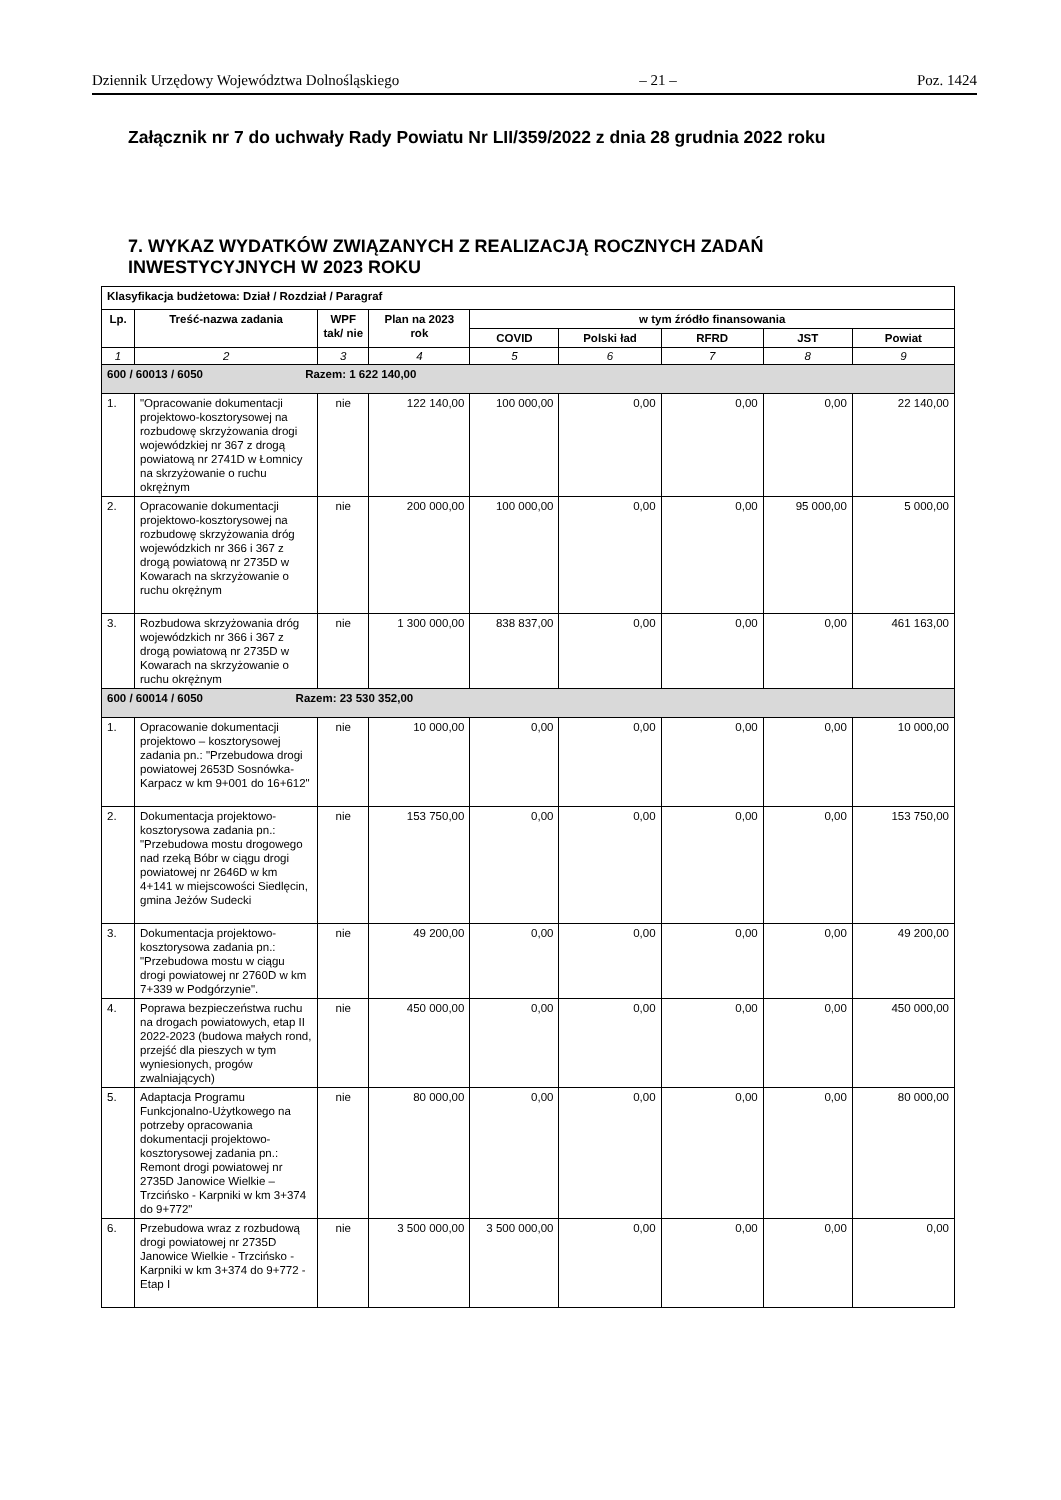Dziennik Urzędowy Województwa Dolnośląskiego – 21 – Poz. 1424
Załącznik nr 7 do uchwały Rady Powiatu Nr LII/359/2022 z dnia 28 grudnia 2022 roku
7. WYKAZ WYDATKÓW ZWIĄZANYCH Z REALIZACJĄ ROCZNYCH ZADAŃ
INWESTYCYJNYCH W 2023 ROKU
| Klasyfikacja budżetowa: Dział / Rozdział / Paragraf | | | | | | | | |
| --- | --- | --- | --- | --- | --- | --- | --- | --- |
| Lp. | Treść-nazwa zadania | WPF tak/ nie | Plan na 2023 rok | w tym źródło finansowania | | | | |
| | | | | COVID | Polski ład | RFRD | JST | Powiat |
| 1 | 2 | 3 | 4 | 5 | 6 | 7 | 8 | 9 |
| 600 / 60013 / 6050 Razem: 1 622 140,00 | | | | | | | | |
| 1. | "Opracowanie dokumentacji projektowo-kosztorysowej na rozbudowę skrzyżowania drogi wojewódzkiej nr 367 z drogą powiatową nr 2741D w Łomnicy na skrzyżowanie o ruchu okrężnym | nie | 122 140,00 | 100 000,00 | 0,00 | 0,00 | 0,00 | 22 140,00 |
| 2. | Opracowanie dokumentacji projektowo-kosztorysowej na rozbudowę skrzyżowania dróg wojewódzkich nr 366 i 367 z drogą powiatową nr 2735D w Kowarach na skrzyżowanie o ruchu okrężnym | nie | 200 000,00 | 100 000,00 | 0,00 | 0,00 | 95 000,00 | 5 000,00 |
| 3. | Rozbudowa skrzyżowania dróg wojewódzkich nr 366 i 367 z drogą powiatową nr 2735D w Kowarach na skrzyżowanie o ruchu okrężnym | nie | 1 300 000,00 | 838 837,00 | 0,00 | 0,00 | 0,00 | 461 163,00 |
| 600 / 60014 / 6050 Razem: 23 530 352,00 | | | | | | | | |
| 1. | Opracowanie dokumentacji projektowo – kosztorysowej zadania pn.: "Przebudowa drogi powiatowej 2653D Sosnówka-Karpacz w km 9+001 do 16+612" | nie | 10 000,00 | 0,00 | 0,00 | 0,00 | 0,00 | 10 000,00 |
| 2. | Dokumentacja projektowo-kosztorysowa zadania pn.: "Przebudowa mostu drogowego nad rzeką Bóbr w ciągu drogi powiatowej nr 2646D w km 4+141 w miejscowości Siedlęcin, gmina Jeżów Sudecki | nie | 153 750,00 | 0,00 | 0,00 | 0,00 | 0,00 | 153 750,00 |
| 3. | Dokumentacja projektowo-kosztorysowa zadania pn.: "Przebudowa mostu w ciągu drogi powiatowej nr 2760D w km 7+339 w Podgórzynie". | nie | 49 200,00 | 0,00 | 0,00 | 0,00 | 0,00 | 49 200,00 |
| 4. | Poprawa bezpieczeństwa ruchu na drogach powiatowych, etap II 2022-2023 (budowa małych rond, przejść dla pieszych w tym wyniesionych, progów zwalniających) | nie | 450 000,00 | 0,00 | 0,00 | 0,00 | 0,00 | 450 000,00 |
| 5. | Adaptacja Programu Funkcjonalno-Użytkowego na potrzeby opracowania dokumentacji projektowo-kosztorysowej zadania pn.: Remont drogi powiatowej nr 2735D Janowice Wielkie – Trzcińsko - Karpniki w km 3+374 do 9+772" | nie | 80 000,00 | 0,00 | 0,00 | 0,00 | 0,00 | 80 000,00 |
| 6. | Przebudowa wraz z rozbudową drogi powiatowej nr 2735D Janowice Wielkie - Trzcińsko - Karpniki w km 3+374 do 9+772 - Etap I | nie | 3 500 000,00 | 3 500 000,00 | 0,00 | 0,00 | 0,00 | 0,00 |